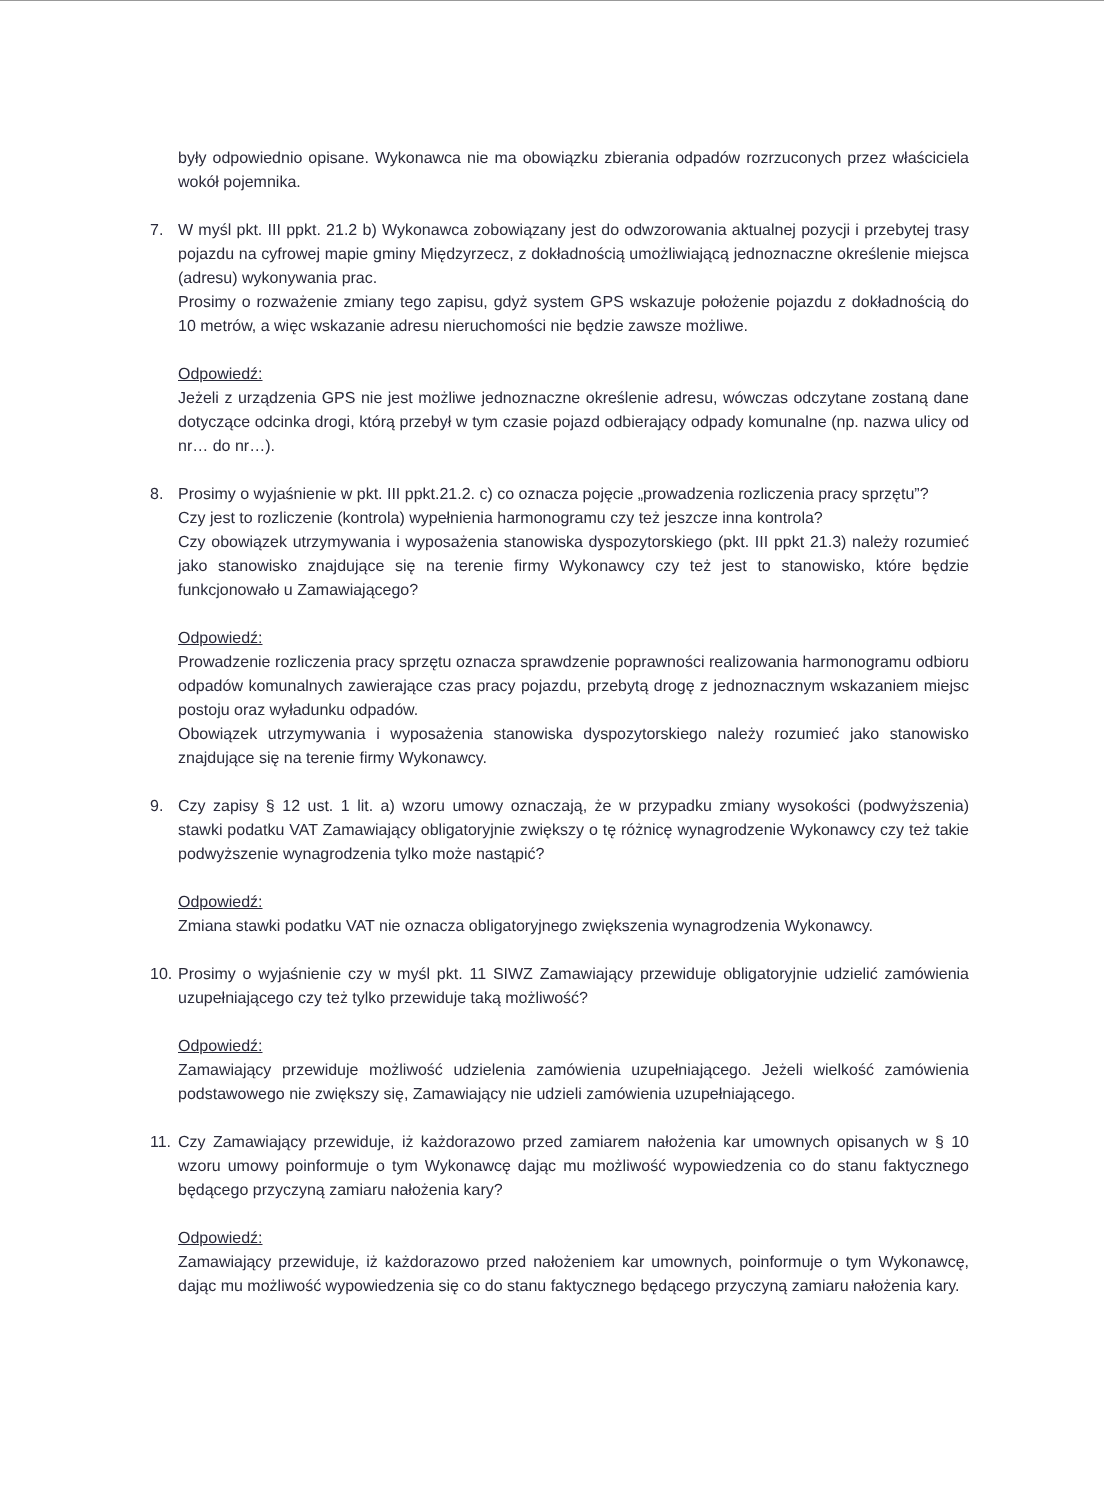były odpowiednio opisane. Wykonawca nie ma obowiązku zbierania odpadów rozrzuconych przez właściciela wokół pojemnika.
7. W myśl pkt. III ppkt. 21.2 b) Wykonawca zobowiązany jest do odwzorowania aktualnej pozycji i przebytej trasy pojazdu na cyfrowej mapie gminy Międzyrzecz, z dokładnością umożliwiającą jednoznaczne określenie miejsca (adresu) wykonywania prac.
Prosimy o rozważenie zmiany tego zapisu, gdyż system GPS wskazuje położenie pojazdu z dokładnością do 10 metrów, a więc wskazanie adresu nieruchomości nie będzie zawsze możliwe.
Odpowiedź:
Jeżeli z urządzenia GPS nie jest możliwe jednoznaczne określenie adresu, wówczas odczytane zostaną dane dotyczące odcinka drogi, którą przebył w tym czasie pojazd odbierający odpady komunalne (np. nazwa ulicy od nr… do nr…).
8. Prosimy o wyjaśnienie w pkt. III ppkt.21.2. c) co oznacza pojęcie „prowadzenia rozliczenia pracy sprzętu”?
Czy jest to rozliczenie (kontrola) wypełnienia harmonogramu czy też jeszcze inna kontrola?
Czy obowiązek utrzymywania i wyposażenia stanowiska dyspozytorskiego (pkt. III ppkt 21.3) należy rozumieć jako stanowisko znajdujące się na terenie firmy Wykonawcy czy też jest to stanowisko, które będzie funkcjonowało u Zamawiającego?
Odpowiedź:
Prowadzenie rozliczenia pracy sprzętu oznacza sprawdzenie poprawności realizowania harmonogramu odbioru odpadów komunalnych zawierające czas pracy pojazdu, przebytą drogę z jednoznacznym wskazaniem miejsc postoju oraz wyładunku odpadów.
Obowiązek utrzymywania i wyposażenia stanowiska dyspozytorskiego należy rozumieć jako stanowisko znajdujące się na terenie firmy Wykonawcy.
9. Czy zapisy § 12 ust. 1 lit. a) wzoru umowy oznaczają, że w przypadku zmiany wysokości (podwyższenia) stawki podatku VAT Zamawiający obligatoryjnie zwiększy o tę różnicę wynagrodzenie Wykonawcy czy też takie podwyższenie wynagrodzenia tylko może nastąpić?
Odpowiedź:
Zmiana stawki podatku VAT nie oznacza obligatoryjnego zwiększenia wynagrodzenia Wykonawcy.
10.
Prosimy o wyjaśnienie czy w myśl pkt. 11 SIWZ Zamawiający przewiduje obligatoryjnie udzielić zamówienia uzupełniającego czy też tylko przewiduje taką możliwość?
Odpowiedź:
Zamawiający przewiduje możliwość udzielenia zamówienia uzupełniającego. Jeżeli wielkość zamówienia podstawowego nie zwiększy się, Zamawiający nie udzieli zamówienia uzupełniającego.
11.
Czy Zamawiający przewiduje, iż każdorazowo przed zamiarem nałożenia kar umownych opisanych w § 10 wzoru umowy poinformuje o tym Wykonawcę dając mu możliwość wypowiedzenia co do stanu faktycznego będącego przyczyną zamiaru nałożenia kary?
Odpowiedź:
Zamawiający przewiduje, iż każdorazowo przed nałożeniem kar umownych, poinformuje o tym Wykonawcę, dając mu możliwość wypowiedzenia się co do stanu faktycznego będącego przyczyną zamiaru nałożenia kary.